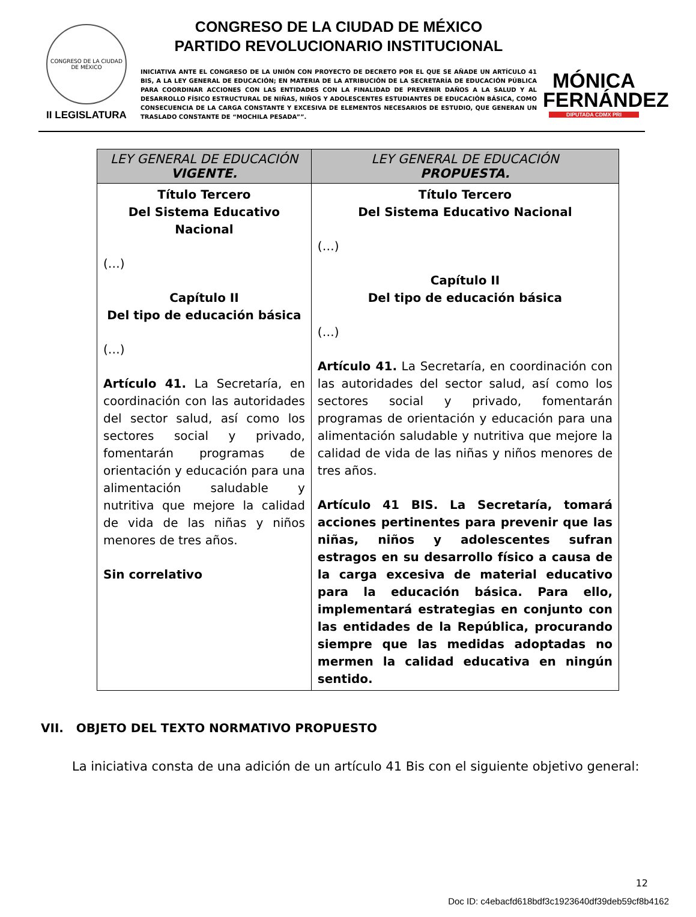CONGRESO DE LA CIUDAD DE MÉXICO
II LEGISLATURA
CONGRESO DE LA CIUDAD DE MÉXICO
PARTIDO REVOLUCIONARIO INSTITUCIONAL
INICIATIVA ANTE EL CONGRESO DE LA UNIÓN CON PROYECTO DE DECRETO POR EL QUE SE AÑADE UN ARTÍCULO 41 BIS, A LA LEY GENERAL DE EDUCACIÓN; EN MATERIA DE LA ATRIBUCIÓN DE LA SECRETARÍA DE EDUCACIÓN PÚBLICA PARA COORDINAR ACCIONES CON LAS ENTIDADES CON LA FINALIDAD DE PREVENIR DAÑOS A LA SALUD Y AL DESARROLLO FÍSICO ESTRUCTURAL DE NIÑAS, NIÑOS Y ADOLESCENTES ESTUDIANTES DE EDUCACIÓN BÁSICA, COMO CONSECUENCIA DE LA CARGA CONSTANTE Y EXCESIVA DE ELEMENTOS NECESARIOS DE ESTUDIO, QUE GENERAN UN TRASLADO CONSTANTE DE “MOCHILA PESADA””.
MÓNICA
FERNÁNDEZ
DIPUTADA CDMX PRI
| LEY GENERAL DE EDUCACIÓN VIGENTE. | LEY GENERAL DE EDUCACIÓN PROPUESTA. |
| --- | --- |
| Título Tercero Del Sistema Educativo Nacional (…) Capítulo II Del tipo de educación básica (…) Artículo 41. La Secretaría, en coordinación con las autoridades del sector salud, así como los sectores social y privado, fomentarán programas de orientación y educación para una alimentación saludable y nutritiva que mejore la calidad de vida de las niñas y niños menores de tres años. Sin correlativo | Título Tercero Del Sistema Educativo Nacional (…) Capítulo II Del tipo de educación básica (…) Artículo 41. La Secretaría, en coordinación con las autoridades del sector salud, así como los sectores social y privado, fomentarán programas de orientación y educación para una alimentación saludable y nutritiva que mejore la calidad de vida de las niñas y niños menores de tres años. Artículo 41 BIS. La Secretaría, tomará acciones pertinentes para prevenir que las niñas, niños y adolescentes sufran estragos en su desarrollo físico a causa de la carga excesiva de material educativo para la educación básica. Para ello, implementará estrategias en conjunto con las entidades de la República, procurando siempre que las medidas adoptadas no mermen la calidad educativa en ningún sentido. |
VII. OBJETO DEL TEXTO NORMATIVO PROPUESTO
La iniciativa consta de una adición de un artículo 41 Bis con el siguiente objetivo general:
12
Doc ID: c4ebacfd618bdf3c1923640df39deb59cf8b4162